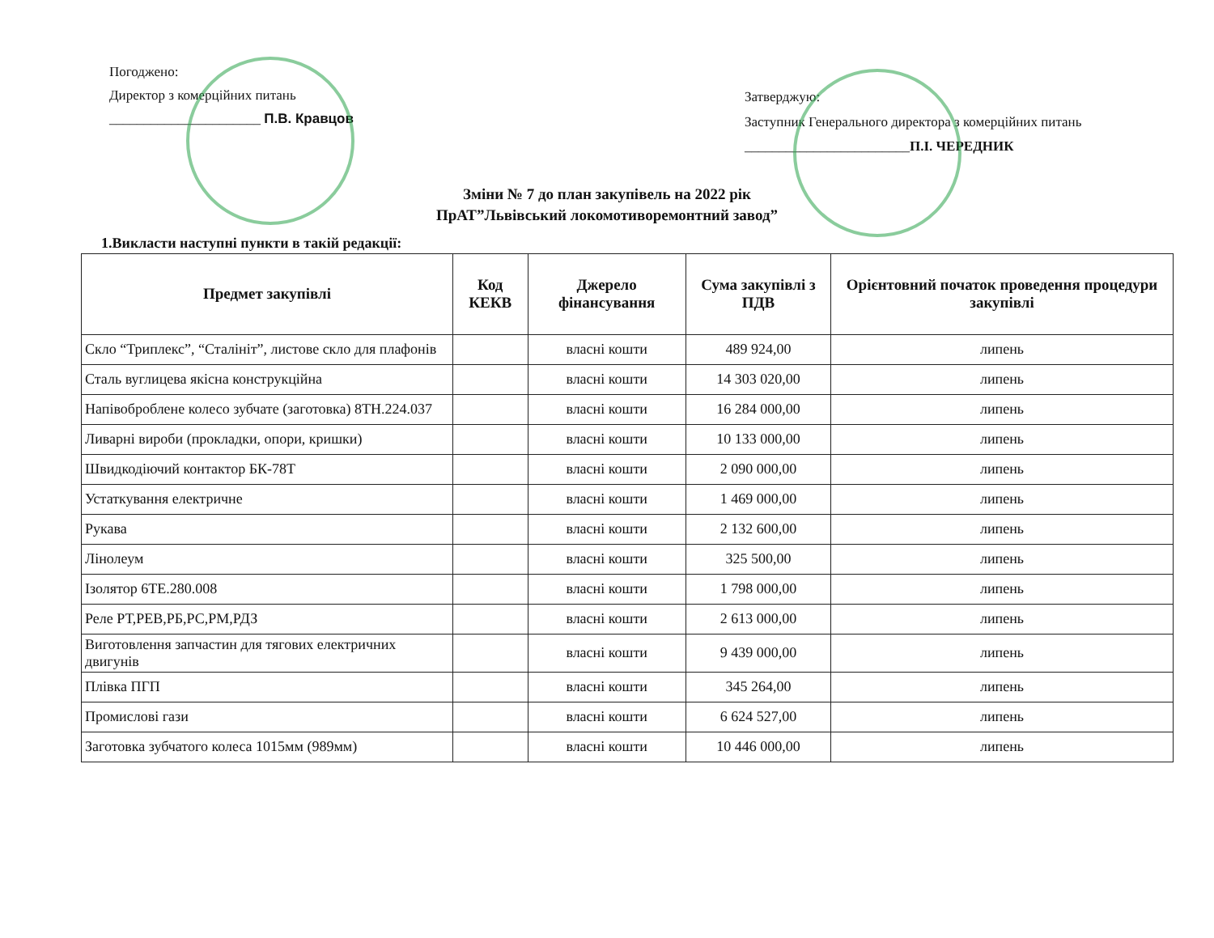Погоджено:
Директор з комерційних питань
______________________ П.В. Кравцов
Затверджую:
Заступник Генерального директора з комерційних питань
________________________П.І. ЧЕРЕДНИК
Зміни № 7 до план закупівель на 2022 рік
ПрАТ”Львівський локомотиворемонтний завод”
1.Викласти наступні пункти в такій редакції:
| Предмет закупівлі | Код КЕКВ | Джерело фінансування | Сума закупівлі з ПДВ | Орієнтовний початок проведення процедури закупівлі |
| --- | --- | --- | --- | --- |
| Скло “Триплекс”, “Сталініт”, листове скло для плафонів | | власні кошти | 489 924,00 | липень |
| Сталь вуглицева якісна конструкційна | | власні кошти | 14 303 020,00 | липень |
| Напівоброблене колесо зубчате (заготовка) 8ТН.224.037 | | власні кошти | 16 284 000,00 | липень |
| Ливарні вироби (прокладки, опори, кришки) | | власні кошти | 10 133 000,00 | липень |
| Швидкодіючий контактор БК-78Т | | власні кошти | 2 090 000,00 | липень |
| Устаткування електричне | | власні кошти | 1 469 000,00 | липень |
| Рукава | | власні кошти | 2 132 600,00 | липень |
| Лінолеум | | власні кошти | 325 500,00 | липень |
| Ізолятор 6ТЕ.280.008 | | власні кошти | 1 798 000,00 | липень |
| Реле РТ,РЕВ,РБ,РС,РМ,РДЗ | | власні кошти | 2 613 000,00 | липень |
| Виготовлення запчастин для тягових електричних двигунів | | власні кошти | 9 439 000,00 | липень |
| Плівка ПГП | | власні кошти | 345 264,00 | липень |
| Промислові гази | | власні кошти | 6 624 527,00 | липень |
| Заготовка зубчатого колеса 1015мм (989мм) | | власні кошти | 10 446 000,00 | липень |